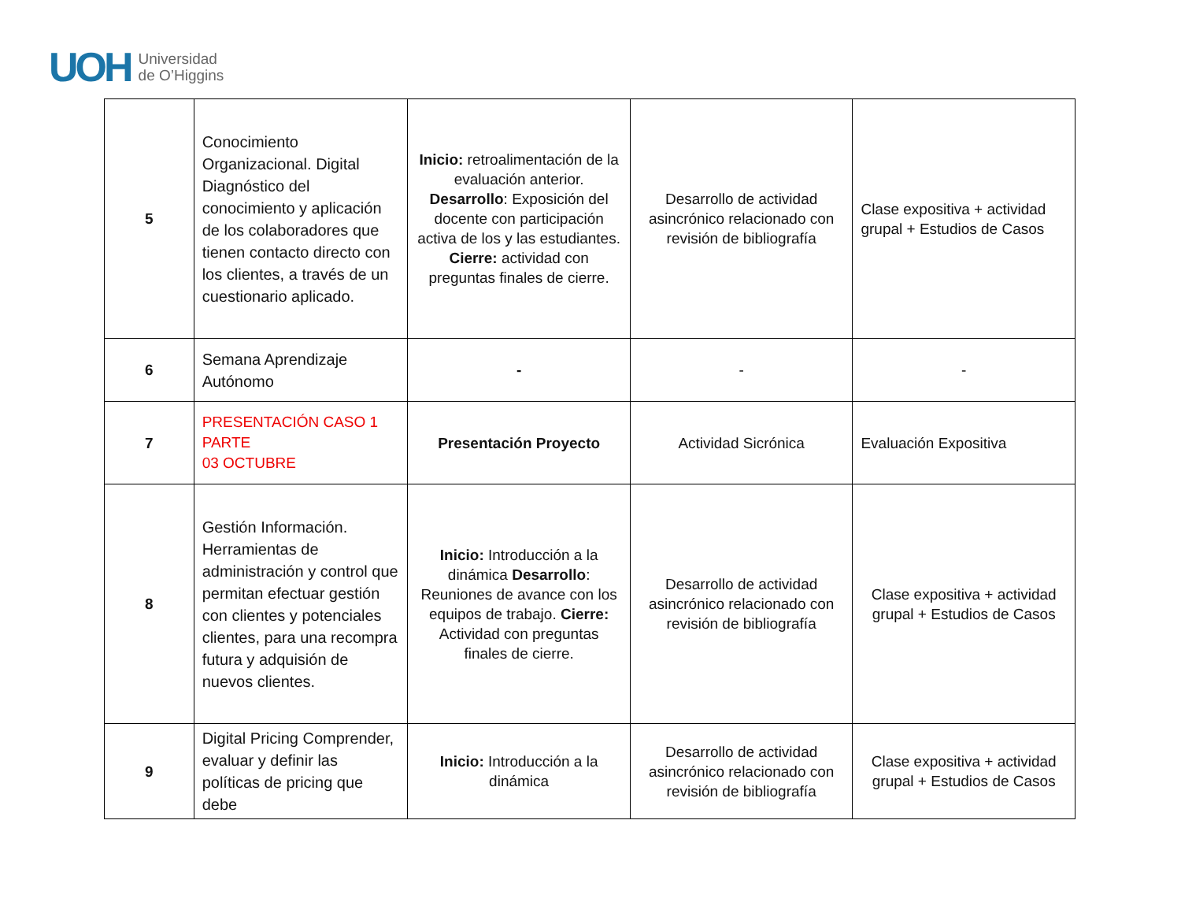UOH Universidad
de O’Higgins
| 5 | Conocimiento Organizacional. Digital Diagnóstico del conocimiento y aplicación de los colaboradores que tienen contacto directo con los clientes, a través de un cuestionario aplicado. | Inicio: retroalimentación de la evaluación anterior. Desarrollo : Exposición del docente con participación activa de los y las estudiantes. Cierre: actividad con preguntas finales de cierre. | Desarrollo de actividad asincrónico relacionado con revisión de bibliografía | Clase expositiva + actividad grupal + Estudios de Casos |
| 6 | Semana Aprendizaje Autónomo | - | - | - |
| 7 | PRESENTACIÓN CASO 1 PARTE 03 OCTUBRE | Presentación Proyecto | Actividad Sicrónica | Evaluación Expositiva |
| 8 | Gestión Información. Herramientas de administración y control que permitan efectuar gestión con clientes y potenciales clientes, para una recompra futura y adquisión de nuevos clientes. | Inicio: Introducción a la dinámica Desarrollo : Reuniones de avance con los equipos de trabajo. Cierre: Actividad con preguntas finales de cierre. | Desarrollo de actividad asincrónico relacionado con revisión de bibliografía | Clase expositiva + actividad grupal + Estudios de Casos |
| 9 | Digital Pricing Comprender, evaluar y definir las políticas de pricing que debe | Inicio: Introducción a la dinámica | Desarrollo de actividad asincrónico relacionado con revisión de bibliografía | Clase expositiva + actividad grupal + Estudios de Casos |